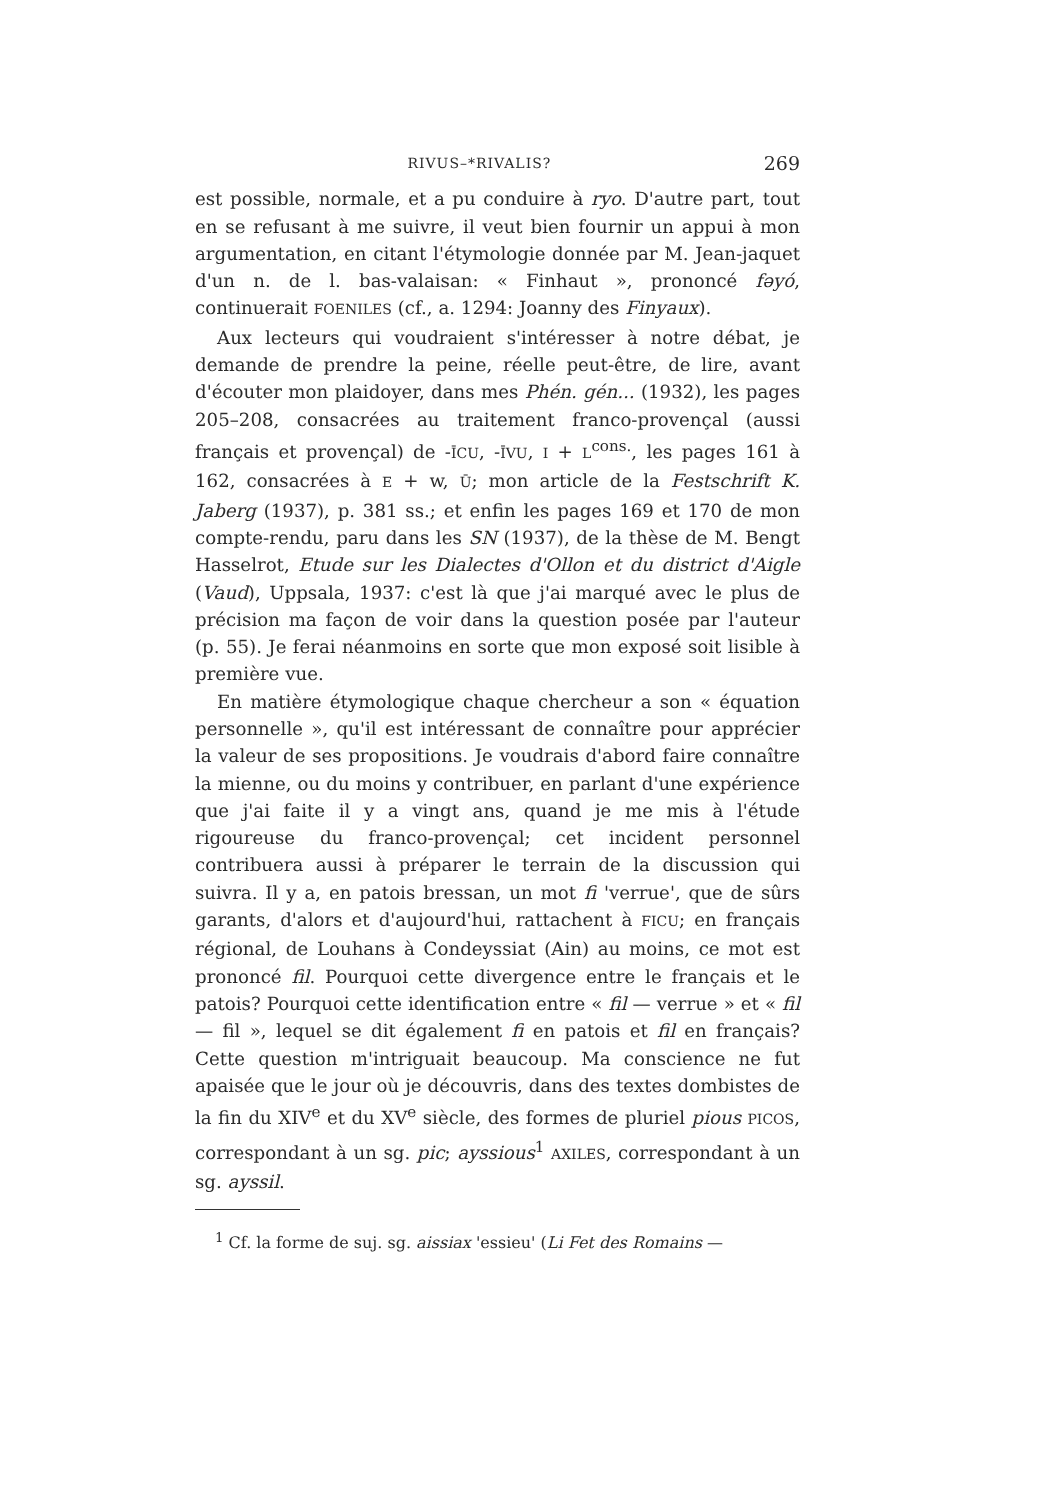RIVUS–*RIVALIS? 269
est possible, normale, et a pu conduire à ryo. D'autre part, tout en se refusant à me suivre, il veut bien fournir un appui à mon argumentation, en citant l'étymologie donnée par M. Jean-jaquet d'un n. de l. bas-valaisan: « Finhaut », prononcé fəyó, continuerait FOENILES (cf., a. 1294: Joanny des Finyaux).
Aux lecteurs qui voudraient s'intéresser à notre débat, je demande de prendre la peine, réelle peut-être, de lire, avant d'écouter mon plaidoyer, dans mes Phén. gén... (1932), les pages 205–208, consacrées au traitement franco-provençal (aussi français et provençal) de -ĪCU, -ĪVU, I + L<sup>cons.</sup>, les pages 161 à 162, consacrées à E + w, Ū; mon article de la Festschrift K. Jaberg (1937), p. 381 ss.; et enfin les pages 169 et 170 de mon compte-rendu, paru dans les SN (1937), de la thèse de M. Bengt Hasselrot, Etude sur les Dialectes d'Ollon et du district d'Aigle (Vaud), Uppsala, 1937: c'est là que j'ai marqué avec le plus de précision ma façon de voir dans la question posée par l'auteur (p. 55). Je ferai néanmoins en sorte que mon exposé soit lisible à première vue.
En matière étymologique chaque chercheur a son « équation personnelle », qu'il est intéressant de connaître pour apprécier la valeur de ses propositions. Je voudrais d'abord faire connaître la mienne, ou du moins y contribuer, en parlant d'une expérience que j'ai faite il y a vingt ans, quand je me mis à l'étude rigoureuse du franco-provençal; cet incident personnel contribuera aussi à préparer le terrain de la discussion qui suivra. Il y a, en patois bressan, un mot fi 'verrue', que de sûrs garants, d'alors et d'aujourd'hui, rattachent à FICU; en français régional, de Louhans à Condeyssiat (Ain) au moins, ce mot est prononcé fil. Pourquoi cette divergence entre le français et le patois? Pourquoi cette identification entre « fil — verrue » et « fil — fil », lequel se dit également fi en patois et fil en français? Cette question m'intriguait beaucoup. Ma conscience ne fut apaisée que le jour où je découvris, dans des textes dombistes de la fin du XIV<sup>e</sup> et du XV<sup>e</sup> siècle, des formes de pluriel pious PICOS, correspondant à un sg. pic; ayssious<sup>1</sup> AXILES, correspondant à un sg. ayssil.
<sup>1</sup> Cf. la forme de suj. sg. aissiax 'essieu' (Li Fet des Romains —